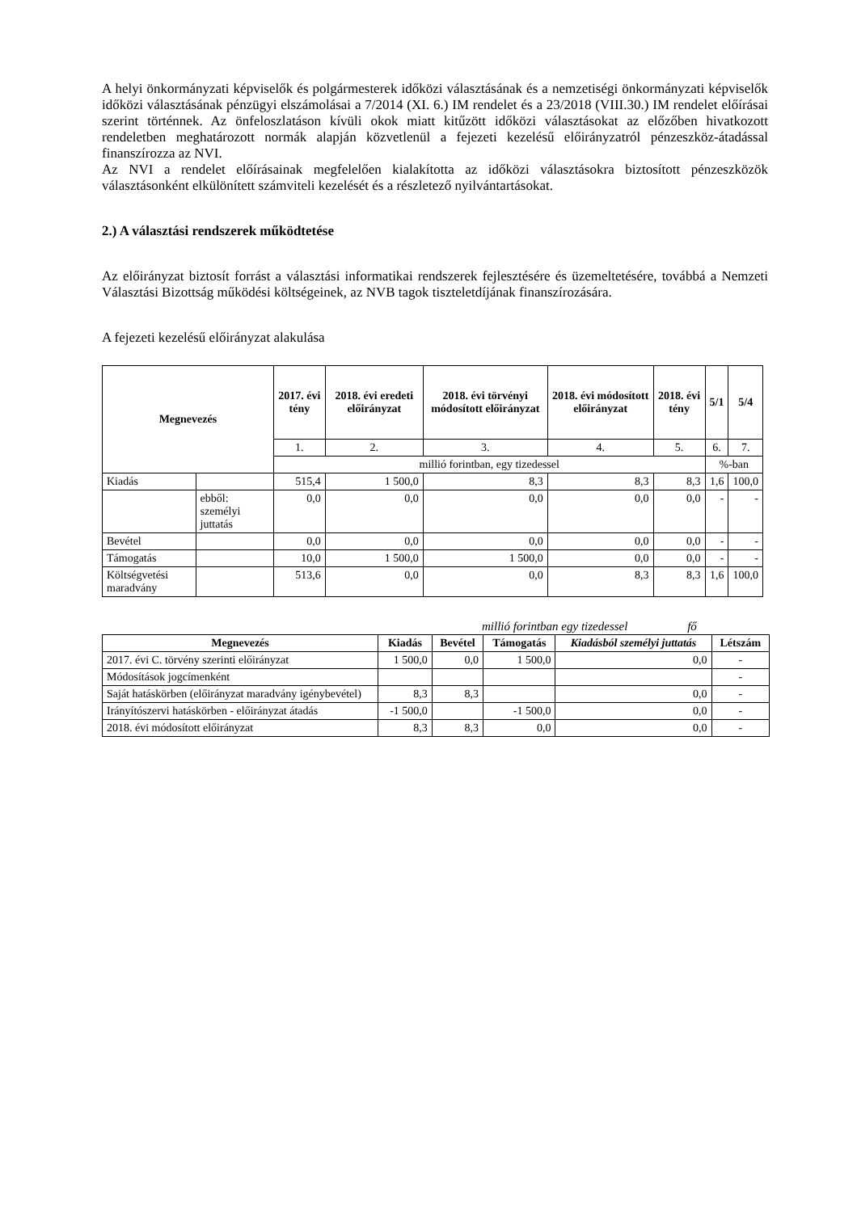A helyi önkormányzati képviselők és polgármesterek időközi választásának és a nemzetiségi önkormányzati képviselők időközi választásának pénzügyi elszámolásai a 7/2014 (XI. 6.) IM rendelet és a 23/2018 (VIII.30.) IM rendelet előírásai szerint történnek. Az önfeloszlatáson kívüli okok miatt kitűzött időközi választásokat az előzőben hivatkozott rendeletben meghatározott normák alapján közvetlenül a fejezeti kezelésű előirányzatról pénzeszköz-átadással finanszírozza az NVI.
Az NVI a rendelet előírásainak megfelelően kialakította az időközi választásokra biztosított pénzeszközök választásonként elkülönített számviteli kezelését és a részletező nyilvántartásokat.
2.) A választási rendszerek működtetése
Az előirányzat biztosít forrást a választási informatikai rendszerek fejlesztésére és üzemeltetésére, továbbá a Nemzeti Választási Bizottság működési költségeinek, az NVB tagok tiszteletdíjának finanszírozására.
A fejezeti kezelésű előirányzat alakulása
| Megnevezés | | 2017. évi tény | 2018. évi eredeti előirányzat | 2018. évi törvényi módosított előirányzat | 2018. évi módosított előirányzat | 2018. évi tény | 5/1 | 5/4 |
| --- | --- | --- | --- | --- | --- | --- | --- | --- |
| | | 1. | 2. | 3. | 4. | 5. | 6. | 7. |
| | | millió forintban, egy tizedessel | | | | | %-ban | |
| Kiadás | | 515,4 | 1 500,0 | 8,3 | 8,3 | 8,3 | 1,6 | 100,0 |
| | ebből: személyi juttatás | 0,0 | 0,0 | 0,0 | 0,0 | 0,0 | - | - |
| Bevétel | | 0,0 | 0,0 | 0,0 | 0,0 | 0,0 | - | - |
| Támogatás | | 10,0 | 1 500,0 | 1 500,0 | 0,0 | 0,0 | - | - |
| Költségvetési maradvány | | 513,6 | 0,0 | 0,0 | 8,3 | 8,3 | 1,6 | 100,0 |
millió forintban egy tizedessel fő
| Megnevezés | Kiadás | Bevétel | Támogatás | Kiadásból személyi juttatás | Létszám |
| --- | --- | --- | --- | --- | --- |
| 2017. évi C. törvény szerinti előirányzat | 1 500,0 | 0,0 | 1 500,0 | 0,0 | - |
| Módosítások jogcímenként | | | | | - |
| Saját hatáskörben (előirányzat maradvány igénybevétel) | 8,3 | 8,3 | | 0,0 | - |
| Irányítószervi hatáskörben - előirányzat átadás | -1 500,0 | | -1 500,0 | 0,0 | - |
| 2018. évi módosított előirányzat | 8,3 | 8,3 | 0,0 | 0,0 | - |